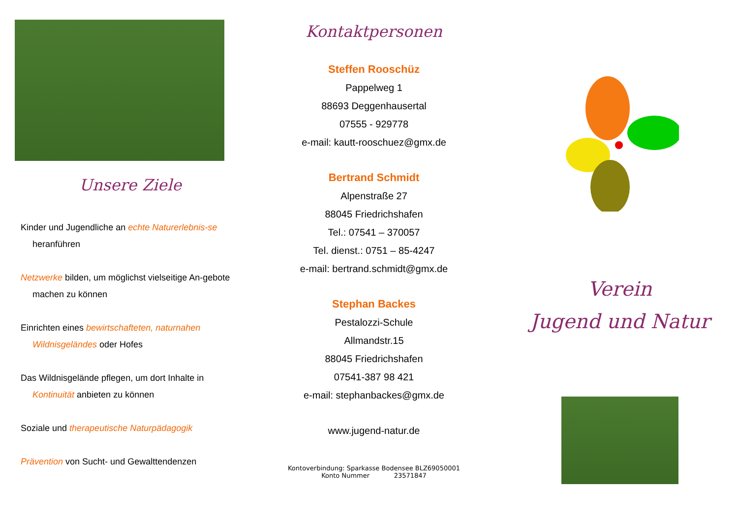Unsere Ziele
Kinder und Jugendliche an echte Naturerlebnis-se heranführen
Netzwerke bilden, um möglichst vielseitige An-gebote machen zu können
Einrichten eines bewirtschafteten, naturnahen Wildnisgeländes oder Hofes
Das Wildnisgelände pflegen, um dort Inhalte in Kontinuität anbieten zu können
Soziale und therapeutische Naturpädagogik
Prävention von Sucht- und Gewalttendenzen
Kontaktpersonen
Steffen Rooschüz
Pappelweg 1
88693 Deggenhausertal
07555 - 929778
e-mail: kautt-rooschuez@gmx.de
Bertrand Schmidt
Alpenstraße 27
88045 Friedrichshafen
Tel.: 07541 – 370057
Tel. dienst.: 0751 – 85-4247
e-mail: bertrand.schmidt@gmx.de
Stephan Backes
Pestalozzi-Schule
Allmandstr.15
88045 Friedrichshafen
07541-387 98 421
e-mail: stephanbackes@gmx.de
www.jugend-natur.de
Kontoverbindung: Sparkasse Bodensee BLZ69050001
Konto Nummer 23571847
Verein
Jugend und Natur